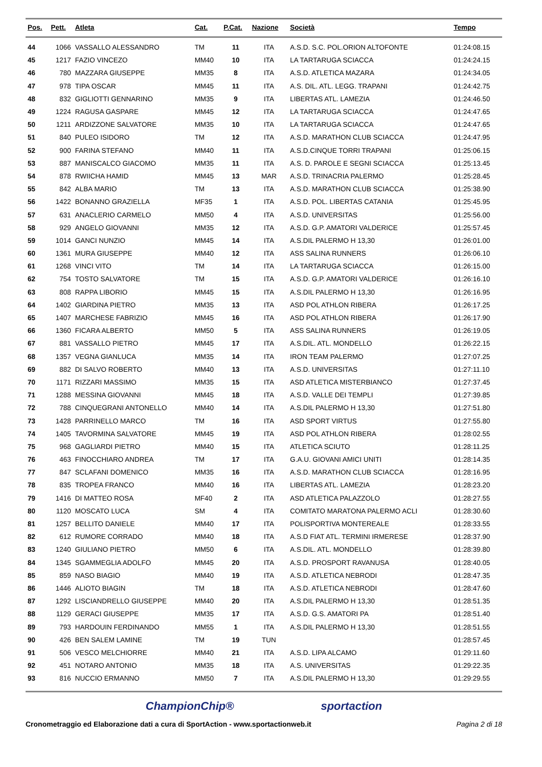| Pos. | Pett. | Atleta | Cat. | P.Cat. | Nazione | Società | Tempo |
| --- | --- | --- | --- | --- | --- | --- | --- |
| 44 | 1066 | VASSALLO ALESSANDRO | TM | 11 | ITA | A.S.D. S.C. POL.ORION ALTOFONTE | 01:24:08.15 |
| 45 | 1217 | FAZIO VINCEZO | MM40 | 10 | ITA | LA TARTARUGA SCIACCA | 01:24:24.15 |
| 46 | 780 | MAZZARA GIUSEPPE | MM35 | 8 | ITA | A.S.D. ATLETICA MAZARA | 01:24:34.05 |
| 47 | 978 | TIPA OSCAR | MM45 | 11 | ITA | A.S. DIL. ATL. LEGG. TRAPANI | 01:24:42.75 |
| 48 | 832 | GIGLIOTTI GENNARINO | MM35 | 9 | ITA | LIBERTAS ATL. LAMEZIA | 01:24:46.50 |
| 49 | 1224 | RAGUSA GASPARE | MM45 | 12 | ITA | LA TARTARUGA SCIACCA | 01:24:47.65 |
| 50 | 1211 | ARDIZZONE SALVATORE | MM35 | 10 | ITA | LA TARTARUGA SCIACCA | 01:24:47.65 |
| 51 | 840 | PULEO ISIDORO | TM | 12 | ITA | A.S.D. MARATHON CLUB SCIACCA | 01:24:47.95 |
| 52 | 900 | FARINA STEFANO | MM40 | 11 | ITA | A.S.D.CINQUE TORRI TRAPANI | 01:25:06.15 |
| 53 | 887 | MANISCALCO GIACOMO | MM35 | 11 | ITA | A.S. D. PAROLE E SEGNI SCIACCA | 01:25:13.45 |
| 54 | 878 | RWIICHA HAMID | MM45 | 13 | MAR | A.S.D. TRINACRIA PALERMO | 01:25:28.45 |
| 55 | 842 | ALBA MARIO | TM | 13 | ITA | A.S.D. MARATHON CLUB SCIACCA | 01:25:38.90 |
| 56 | 1422 | BONANNO GRAZIELLA | MF35 | 1 | ITA | A.S.D. POL. LIBERTAS CATANIA | 01:25:45.95 |
| 57 | 631 | ANACLERIO CARMELO | MM50 | 4 | ITA | A.S.D. UNIVERSITAS | 01:25:56.00 |
| 58 | 929 | ANGELO GIOVANNI | MM35 | 12 | ITA | A.S.D. G.P. AMATORI VALDERICE | 01:25:57.45 |
| 59 | 1014 | GANCI NUNZIO | MM45 | 14 | ITA | A.S.DIL PALERMO H 13,30 | 01:26:01.00 |
| 60 | 1361 | MURA GIUSEPPE | MM40 | 12 | ITA | ASS SALINA RUNNERS | 01:26:06.10 |
| 61 | 1268 | VINCI VITO | TM | 14 | ITA | LA TARTARUGA SCIACCA | 01:26:15.00 |
| 62 | 754 | TOSTO SALVATORE | TM | 15 | ITA | A.S.D. G.P. AMATORI VALDERICE | 01:26:16.10 |
| 63 | 808 | RAPPA LIBORIO | MM45 | 15 | ITA | A.S.DIL PALERMO H 13,30 | 01:26:16.95 |
| 64 | 1402 | GIARDINA PIETRO | MM35 | 13 | ITA | ASD POL ATHLON RIBERA | 01:26:17.25 |
| 65 | 1407 | MARCHESE FABRIZIO | MM45 | 16 | ITA | ASD POL ATHLON RIBERA | 01:26:17.90 |
| 66 | 1360 | FICARA ALBERTO | MM50 | 5 | ITA | ASS SALINA RUNNERS | 01:26:19.05 |
| 67 | 881 | VASSALLO PIETRO | MM45 | 17 | ITA | A.S.DIL. ATL. MONDELLO | 01:26:22.15 |
| 68 | 1357 | VEGNA GIANLUCA | MM35 | 14 | ITA | IRON TEAM PALERMO | 01:27:07.25 |
| 69 | 882 | DI SALVO ROBERTO | MM40 | 13 | ITA | A.S.D. UNIVERSITAS | 01:27:11.10 |
| 70 | 1171 | RIZZARI MASSIMO | MM35 | 15 | ITA | ASD ATLETICA MISTERBIANCO | 01:27:37.45 |
| 71 | 1288 | MESSINA GIOVANNI | MM45 | 18 | ITA | A.S.D. VALLE DEI TEMPLI | 01:27:39.85 |
| 72 | 788 | CINQUEGRANI ANTONELLO | MM40 | 14 | ITA | A.S.DIL PALERMO H 13,30 | 01:27:51.80 |
| 73 | 1428 | PARRINELLO MARCO | TM | 16 | ITA | ASD SPORT VIRTUS | 01:27:55.80 |
| 74 | 1405 | TAVORMINA SALVATORE | MM45 | 19 | ITA | ASD POL ATHLON RIBERA | 01:28:02.55 |
| 75 | 968 | GAGLIARDI PIETRO | MM40 | 15 | ITA | ATLETICA SCIUTO | 01:28:11.25 |
| 76 | 463 | FINOCCHIARO ANDREA | TM | 17 | ITA | G.A.U. GIOVANI AMICI UNITI | 01:28:14.35 |
| 77 | 847 | SCLAFANI DOMENICO | MM35 | 16 | ITA | A.S.D. MARATHON CLUB SCIACCA | 01:28:16.95 |
| 78 | 835 | TROPEA FRANCO | MM40 | 16 | ITA | LIBERTAS ATL. LAMEZIA | 01:28:23.20 |
| 79 | 1416 | DI MATTEO ROSA | MF40 | 2 | ITA | ASD ATLETICA PALAZZOLO | 01:28:27.55 |
| 80 | 1120 | MOSCATO LUCA | SM | 4 | ITA | COMITATO MARATONA PALERMO ACLI | 01:28:30.60 |
| 81 | 1257 | BELLITO DANIELE | MM40 | 17 | ITA | POLISPORTIVA MONTEREALE | 01:28:33.55 |
| 82 | 612 | RUMORE CORRADO | MM40 | 18 | ITA | A.S.D FIAT ATL. TERMINI IRMERESE | 01:28:37.90 |
| 83 | 1240 | GIULIANO PIETRO | MM50 | 6 | ITA | A.S.DIL. ATL. MONDELLO | 01:28:39.80 |
| 84 | 1345 | SGAMMEGLIA ADOLFO | MM45 | 20 | ITA | A.S.D. PROSPORT RAVANUSA | 01:28:40.05 |
| 85 | 859 | NASO BIAGIO | MM40 | 19 | ITA | A.S.D. ATLETICA NEBRODI | 01:28:47.35 |
| 86 | 1446 | ALIOTO BIAGIN | TM | 18 | ITA | A.S.D. ATLETICA NEBRODI | 01:28:47.60 |
| 87 | 1292 | LISCIANDRELLO GIUSEPPE | MM40 | 20 | ITA | A.S.DIL PALERMO H 13,30 | 01:28:51.35 |
| 88 | 1129 | GERACI GIUSEPPE | MM35 | 17 | ITA | A.S.D. G.S. AMATORI PA | 01:28:51.40 |
| 89 | 793 | HARDOUIN FERDINANDO | MM55 | 1 | ITA | A.S.DIL PALERMO H 13,30 | 01:28:51.55 |
| 90 | 426 | BEN SALEM LAMINE | TM | 19 | TUN | | 01:28:57.45 |
| 91 | 506 | VESCO MELCHIORRE | MM40 | 21 | ITA | A.S.D. LIPA ALCAMO | 01:29:11.60 |
| 92 | 451 | NOTARO ANTONIO | MM35 | 18 | ITA | A.S. UNIVERSITAS | 01:29:22.35 |
| 93 | 816 | NUCCIO ERMANNO | MM50 | 7 | ITA | A.S.DIL PALERMO H 13,30 | 01:29:29.55 |
ChampionChip® sportaction
Cronometraggio ed Elaborazione dati a cura di SportAction - www.sportactionweb.it Pagina 2 di 18